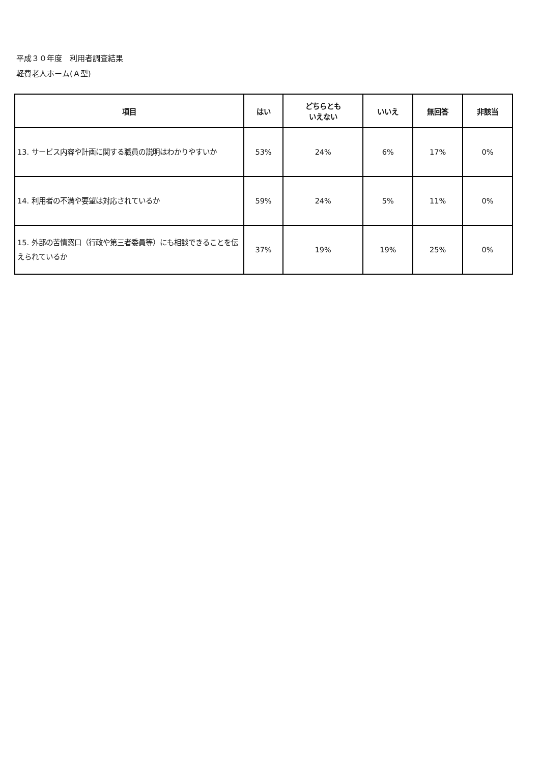平成３０年度　利用者調査結果
軽費老人ホーム(Ａ型)
| 項目 | はい | どちらとも いえない | いいえ | 無回答 | 非該当 |
| --- | --- | --- | --- | --- | --- |
| 13. サービス内容や計画に関する職員の説明はわかりやすいか | 53% | 24% | 6% | 17% | 0% |
| 14. 利用者の不満や要望は対応されているか | 59% | 24% | 5% | 11% | 0% |
| 15. 外部の苦情窓口（行政や第三者委員等）にも相談できることを伝えられているか | 37% | 19% | 19% | 25% | 0% |